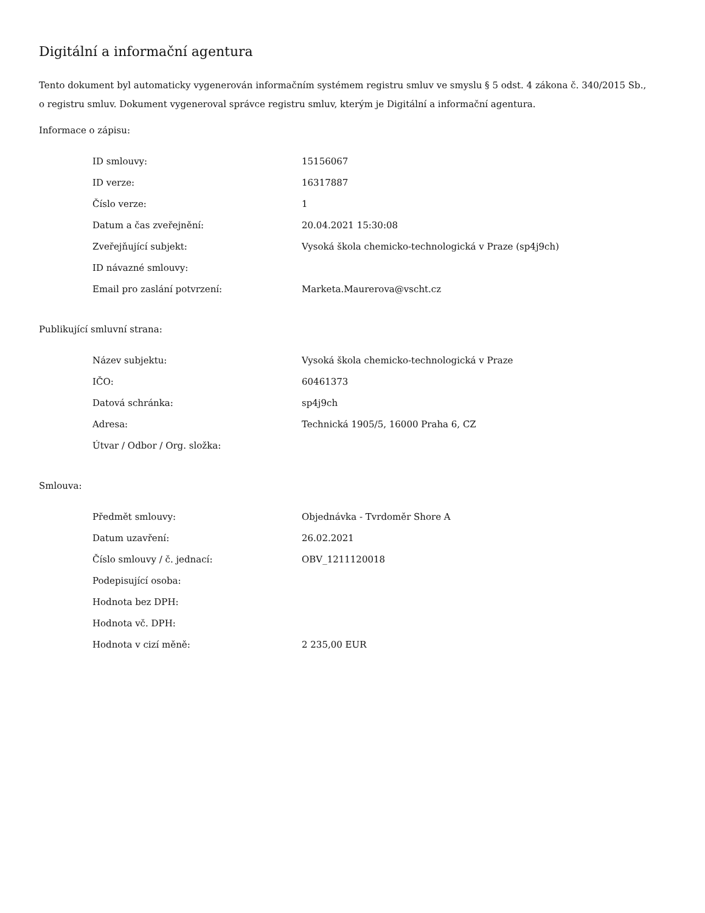Digitální a informační agentura
Tento dokument byl automaticky vygenerován informačním systémem registru smluv ve smyslu § 5 odst. 4 zákona č. 340/2015 Sb., o registru smluv. Dokument vygeneroval správce registru smluv, kterým je Digitální a informační agentura.
Informace o zápisu:
| ID smlouvy: | 15156067 |
| ID verze: | 16317887 |
| Číslo verze: | 1 |
| Datum a čas zveřejnění: | 20.04.2021 15:30:08 |
| Zveřejňující subjekt: | Vysoká škola chemicko-technologická v Praze (sp4j9ch) |
| ID návazné smlouvy: | |
| Email pro zaslání potvrzení: | Marketa.Maurerova@vscht.cz |
Publikující smluvní strana:
| Název subjektu: | Vysoká škola chemicko-technologická v Praze |
| IČO: | 60461373 |
| Datová schránka: | sp4j9ch |
| Adresa: | Technická 1905/5, 16000 Praha 6, CZ |
| Útvar / Odbor / Org. složka: | |
Smlouva:
| Předmět smlouvy: | Objednávka - Tvrdoměr Shore A |
| Datum uzavření: | 26.02.2021 |
| Číslo smlouvy / č. jednací: | OBV_1211120018 |
| Podepisující osoba: | |
| Hodnota bez DPH: | |
| Hodnota vč. DPH: | |
| Hodnota v cizí měně: | 2 235,00 EUR |